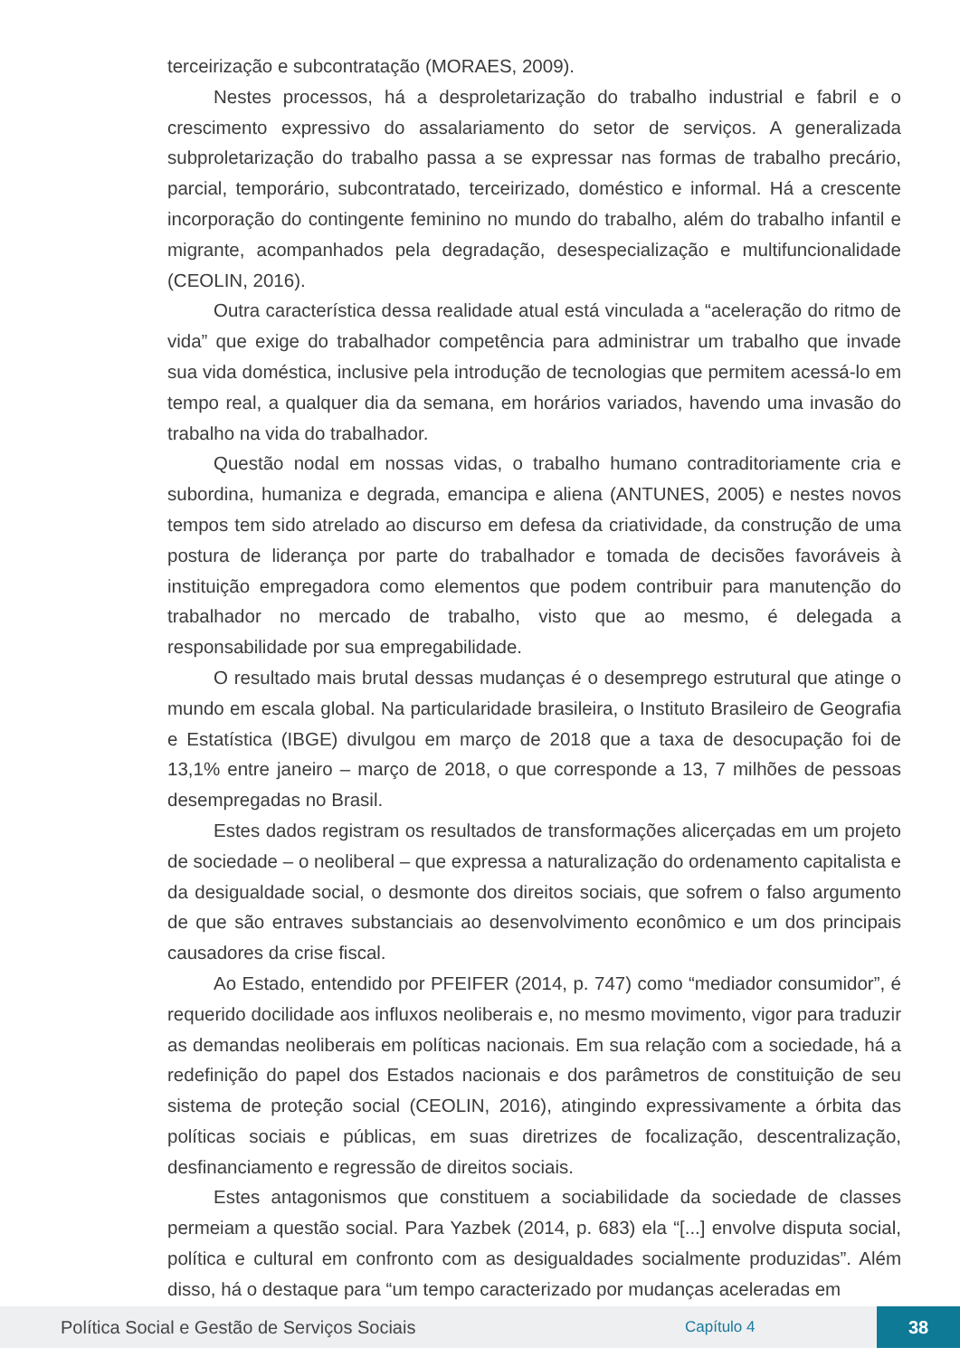terceirização e subcontratação (MORAES, 2009).
Nestes processos, há a desproletarização do trabalho industrial e fabril e o crescimento expressivo do assalariamento do setor de serviços. A generalizada subproletarização do trabalho passa a se expressar nas formas de trabalho precário, parcial, temporário, subcontratado, terceirizado, doméstico e informal. Há a crescente incorporação do contingente feminino no mundo do trabalho, além do trabalho infantil e migrante, acompanhados pela degradação, desespecialização e multifuncionalidade (CEOLIN, 2016).
Outra característica dessa realidade atual está vinculada a “aceleração do ritmo de vida” que exige do trabalhador competência para administrar um trabalho que invade sua vida doméstica, inclusive pela introdução de tecnologias que permitem acessá-lo em tempo real, a qualquer dia da semana, em horários variados, havendo uma invasão do trabalho na vida do trabalhador.
Questão nodal em nossas vidas, o trabalho humano contraditoriamente cria e subordina, humaniza e degrada, emancipa e aliena (ANTUNES, 2005) e nestes novos tempos tem sido atrelado ao discurso em defesa da criatividade, da construção de uma postura de liderança por parte do trabalhador e tomada de decisões favoráveis à instituição empregadora como elementos que podem contribuir para manutenção do trabalhador no mercado de trabalho, visto que ao mesmo, é delegada a responsabilidade por sua empregabilidade.
O resultado mais brutal dessas mudanças é o desemprego estrutural que atinge o mundo em escala global. Na particularidade brasileira, o Instituto Brasileiro de Geografia e Estatística (IBGE) divulgou em março de 2018 que a taxa de desocupação foi de 13,1% entre janeiro – março de 2018, o que corresponde a 13, 7 milhões de pessoas desempregadas no Brasil.
Estes dados registram os resultados de transformações alicerçadas em um projeto de sociedade – o neoliberal – que expressa a naturalização do ordenamento capitalista e da desigualdade social, o desmonte dos direitos sociais, que sofrem o falso argumento de que são entraves substanciais ao desenvolvimento econômico e um dos principais causadores da crise fiscal.
Ao Estado, entendido por PFEIFER (2014, p. 747) como “mediador consumidor”, é requerido docilidade aos influxos neoliberais e, no mesmo movimento, vigor para traduzir as demandas neoliberais em políticas nacionais. Em sua relação com a sociedade, há a redefinição do papel dos Estados nacionais e dos parâmetros de constituição de seu sistema de proteção social (CEOLIN, 2016), atingindo expressivamente a órbita das políticas sociais e públicas, em suas diretrizes de focalização, descentralização, desfinanciamento e regressão de direitos sociais.
Estes antagonismos que constituem a sociabilidade da sociedade de classes permeiam a questão social. Para Yazbek (2014, p. 683) ela “[...] envolve disputa social, política e cultural em confronto com as desigualdades socialmente produzidas”. Além disso, há o destaque para “um tempo caracterizado por mudanças aceleradas em
Política Social e Gestão de Serviços Sociais Capítulo 4 38